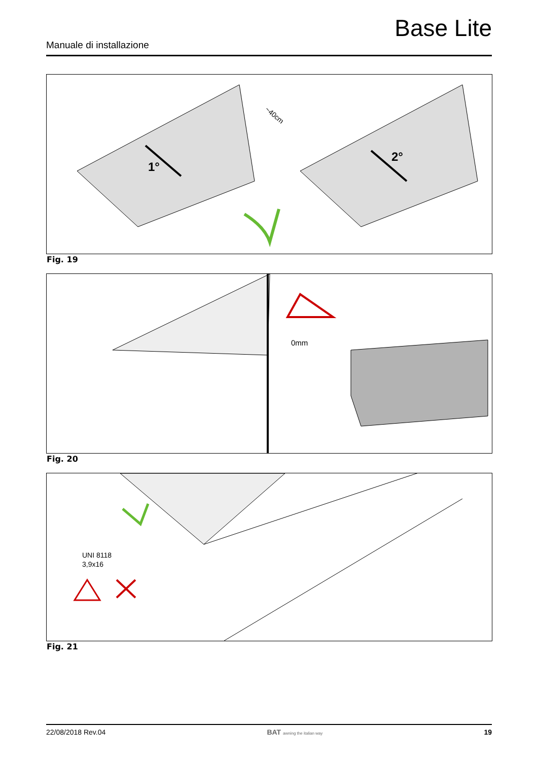Base Lite
Manuale di installazione
1°
2°
~40cm
Fig. 19
0mm
Fig. 20
UNI 8118
3,9x16
Fig. 21
22/08/2018 Rev.04 BAT awning the italian way 19